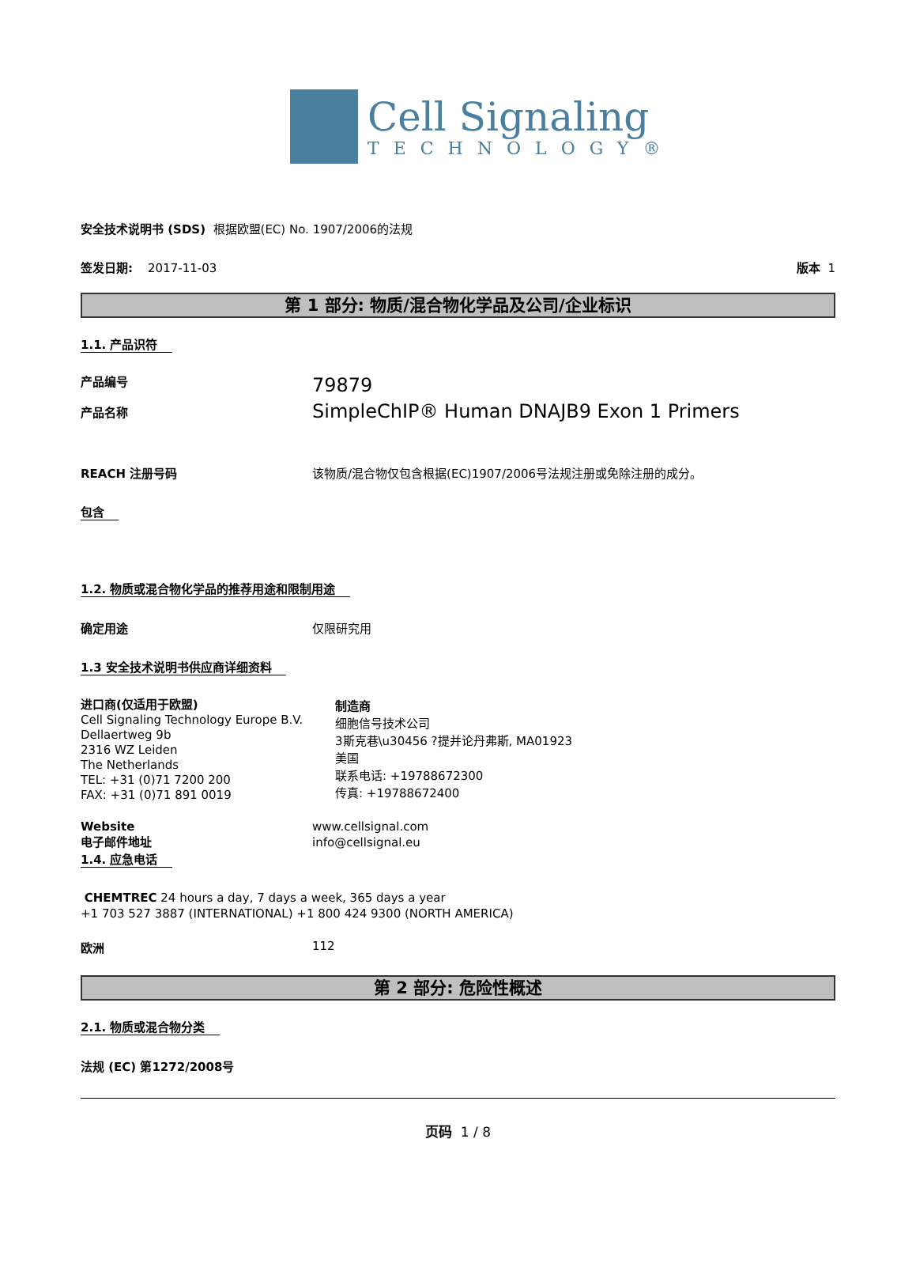Cell Signaling
TECHNOLOGY®
安全技术说明书 (SDS) 根据欧盟(EC) No. 1907/2006的法规
签发日期: 2017-11-03 版本 1
第 1 部分: 物质/混合物化学品及公司/企业标识
1.1. 产品识符
产品编号
产品名称
79879
SimpleChIP® Human DNAJB9 Exon 1 Primers
REACH 注册号码 该物质/混合物仅包含根据(EC)1907/2006号法规注册或免除注册的成分。
包含
1.2. 物质或混合物化学品的推荐用途和限制用途
确定用途 仅限研究用
1.3 安全技术说明书供应商详细资料
进口商(仅适用于欧盟)
Cell Signaling Technology Europe B.V.
Dellaertweg 9b
2316 WZ Leiden
The Netherlands
TEL: +31 (0)71 7200 200
FAX: +31 (0)71 891 0019
制造商
细胞信号技术公司
3斯克巷\u30456 ?提并论丹弗斯, MA01923
美国
联系电话: +19788672300
传真: +19788672400
Website
电子邮件地址
www.cellsignal.com
info@cellsignal.eu
1.4. 应急电话
CHEMTREC 24 hours a day, 7 days a week, 365 days a year
+1 703 527 3887 (INTERNATIONAL) +1 800 424 9300 (NORTH AMERICA)
欧洲 112
第 2 部分: 危险性概述
2.1. 物质或混合物分类
法规 (EC) 第1272/2008号
页码 1 / 8